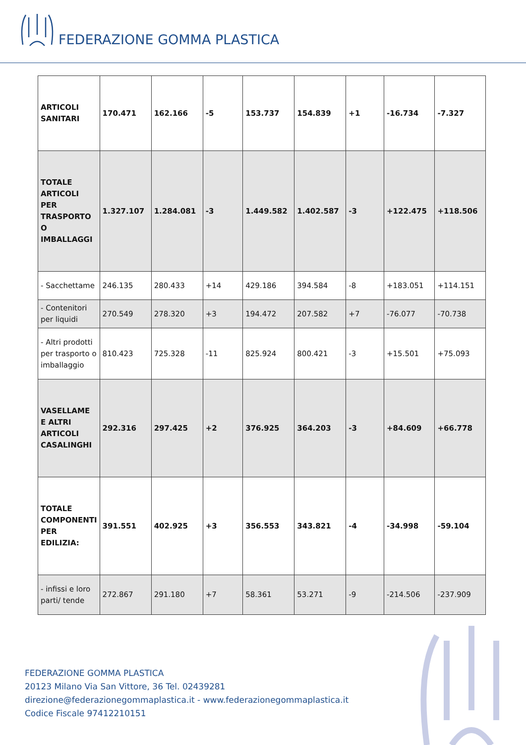FEDERAZIONE GOMMA PLASTICA
| ARTICOLI SANITARI | 170.471 | 162.166 | -5 | 153.737 | 154.839 | +1 | -16.734 | -7.327 |
| TOTALE ARTICOLI PER TRASPORTO O IMBALLAGGI | 1.327.107 | 1.284.081 | -3 | 1.449.582 | 1.402.587 | -3 | +122.475 | +118.506 |
| - Sacchettame | 246.135 | 280.433 | +14 | 429.186 | 394.584 | -8 | +183.051 | +114.151 |
| - Contenitori per liquidi | 270.549 | 278.320 | +3 | 194.472 | 207.582 | +7 | -76.077 | -70.738 |
| - Altri prodotti per trasporto o imballaggio | 810.423 | 725.328 | -11 | 825.924 | 800.421 | -3 | +15.501 | +75.093 |
| VASELLAME E ALTRI ARTICOLI CASALINGHI | 292.316 | 297.425 | +2 | 376.925 | 364.203 | -3 | +84.609 | +66.778 |
| TOTALE COMPONENTI PER EDILIZIA: | 391.551 | 402.925 | +3 | 356.553 | 343.821 | -4 | -34.998 | -59.104 |
| - infissi e loro parti/ tende | 272.867 | 291.180 | +7 | 58.361 | 53.271 | -9 | -214.506 | -237.909 |
FEDERAZIONE GOMMA PLASTICA
20123 Milano Via San Vittore, 36 Tel. 02439281
direzione@federazionegommaplastica.it - www.federazionegommaplastica.it
Codice Fiscale 97412210151